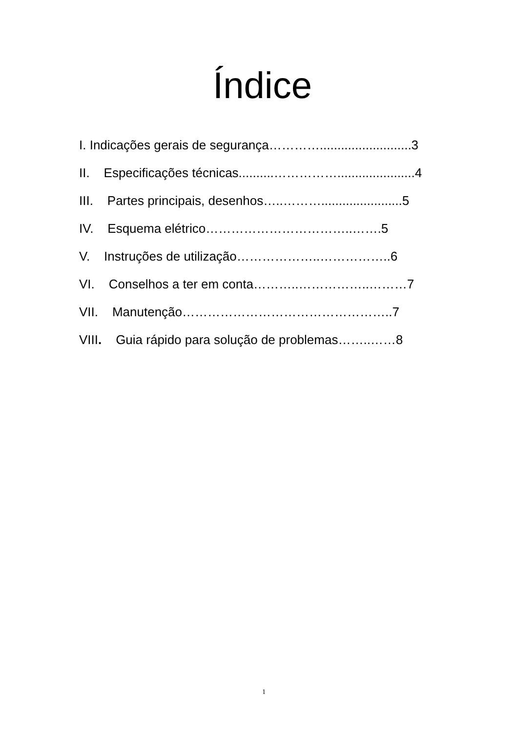Índice
I. Indicações gerais de segurança…………..........................3
II. Especificações técnicas..........……………......................4
III. Partes principais, desenhos…..……….......................5
IV. Esquema elétrico……………………………..…….5
V. Instruções de utilização………………..……………..6
VI. Conselhos a ter em conta………..……………..………7
VII. Manutenção…………………………………………..7
VIII. Guia rápido para solução de problemas……..……8
1